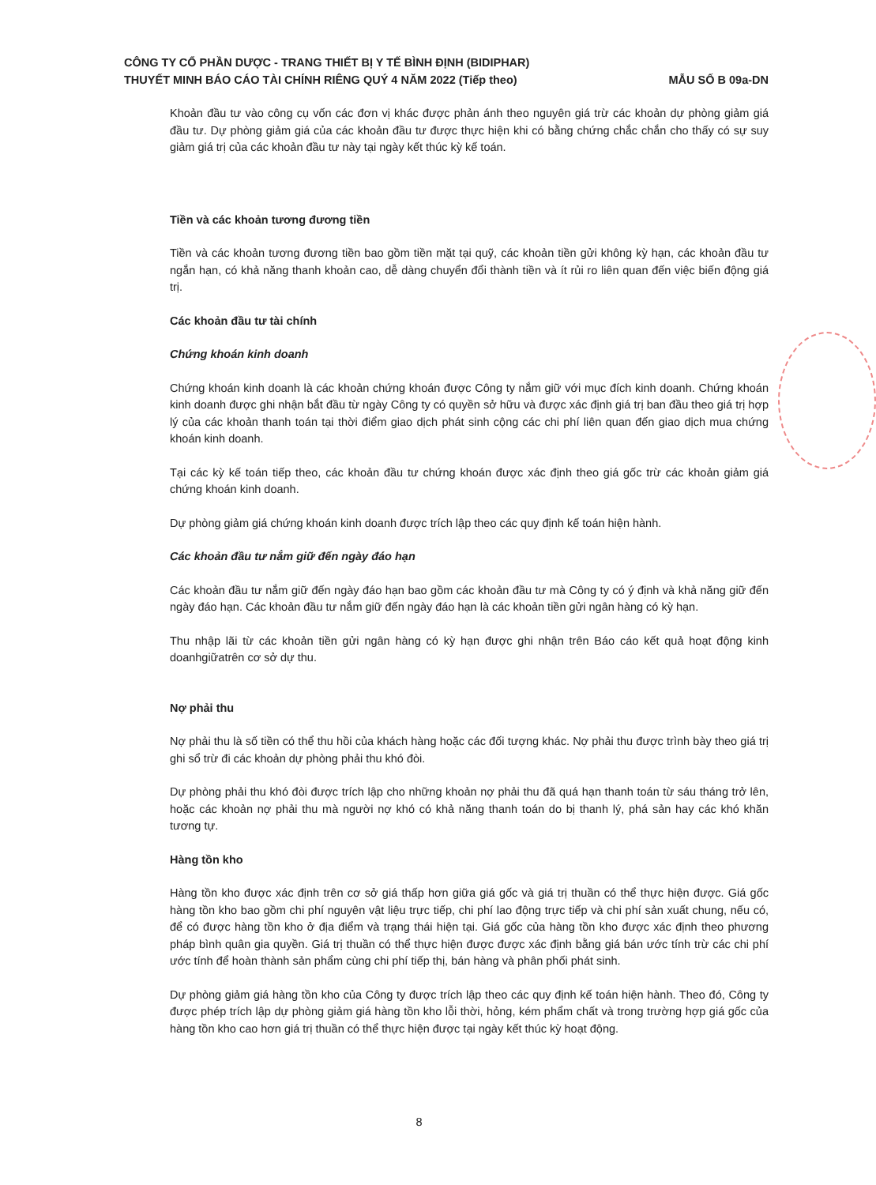CÔNG TY CỔ PHẦN DƯỢC - TRANG THIẾT BỊ Y TẾ BÌNH ĐỊNH (BIDIPHAR)
THUYẾT MINH BÁO CÁO TÀI CHÍNH RIÊNG QUÝ 4 NĂM 2022 (Tiếp theo) MẪU SỐ B 09a-DN
Khoản đầu tư vào công cụ vốn các đơn vị khác được phản ánh theo nguyên giá trừ các khoản dự phòng giảm giá đầu tư. Dự phòng giảm giá của các khoản đầu tư được thực hiện khi có bằng chứng chắc chắn cho thấy có sự suy giảm giá trị của các khoản đầu tư này tại ngày kết thúc kỳ kế toán.
Tiền và các khoản tương đương tiền
Tiền và các khoản tương đương tiền bao gồm tiền mặt tại quỹ, các khoản tiền gửi không kỳ hạn, các khoản đầu tư ngắn hạn, có khả năng thanh khoản cao, dễ dàng chuyển đổi thành tiền và ít rủi ro liên quan đến việc biến động giá trị.
Các khoản đầu tư tài chính
Chứng khoán kinh doanh
Chứng khoán kinh doanh là các khoản chứng khoán được Công ty nắm giữ với mục đích kinh doanh. Chứng khoán kinh doanh được ghi nhận bắt đầu từ ngày Công ty có quyền sở hữu và được xác định giá trị ban đầu theo giá trị hợp lý của các khoản thanh toán tại thời điểm giao dịch phát sinh cộng các chi phí liên quan đến giao dịch mua chứng khoán kinh doanh.
Tại các kỳ kế toán tiếp theo, các khoản đầu tư chứng khoán được xác định theo giá gốc trừ các khoản giảm giá chứng khoán kinh doanh.
Dự phòng giảm giá chứng khoán kinh doanh được trích lập theo các quy định kế toán hiện hành.
Các khoản đầu tư nắm giữ đến ngày đáo hạn
Các khoản đầu tư nắm giữ đến ngày đáo hạn bao gồm các khoản đầu tư mà Công ty có ý định và khả năng giữ đến ngày đáo hạn. Các khoản đầu tư nắm giữ đến ngày đáo hạn là các khoản tiền gửi ngân hàng có kỳ hạn.
Thu nhập lãi từ các khoản tiền gửi ngân hàng có kỳ hạn được ghi nhận trên Báo cáo kết quả hoạt động kinh doanhgiữatrên cơ sở dự thu.
Nợ phải thu
Nợ phải thu là số tiền có thể thu hồi của khách hàng hoặc các đối tượng khác. Nợ phải thu được trình bày theo giá trị ghi sổ trừ đi các khoản dự phòng phải thu khó đòi.
Dự phòng phải thu khó đòi được trích lập cho những khoản nợ phải thu đã quá hạn thanh toán từ sáu tháng trở lên, hoặc các khoản nợ phải thu mà người nợ khó có khả năng thanh toán do bị thanh lý, phá sản hay các khó khăn tương tự.
Hàng tồn kho
Hàng tồn kho được xác định trên cơ sở giá thấp hơn giữa giá gốc và giá trị thuần có thể thực hiện được. Giá gốc hàng tồn kho bao gồm chi phí nguyên vật liệu trực tiếp, chi phí lao động trực tiếp và chi phí sản xuất chung, nếu có, để có được hàng tồn kho ở địa điểm và trạng thái hiện tại. Giá gốc của hàng tồn kho được xác định theo phương pháp bình quân gia quyền. Giá trị thuần có thể thực hiện được được xác định bằng giá bán ước tính trừ các chi phí ước tính để hoàn thành sản phẩm cùng chi phí tiếp thị, bán hàng và phân phối phát sinh.
Dự phòng giảm giá hàng tồn kho của Công ty được trích lập theo các quy định kế toán hiện hành. Theo đó, Công ty được phép trích lập dự phòng giảm giá hàng tồn kho lỗi thời, hỏng, kém phẩm chất và trong trường hợp giá gốc của hàng tồn kho cao hơn giá trị thuần có thể thực hiện được tại ngày kết thúc kỳ hoạt động.
8